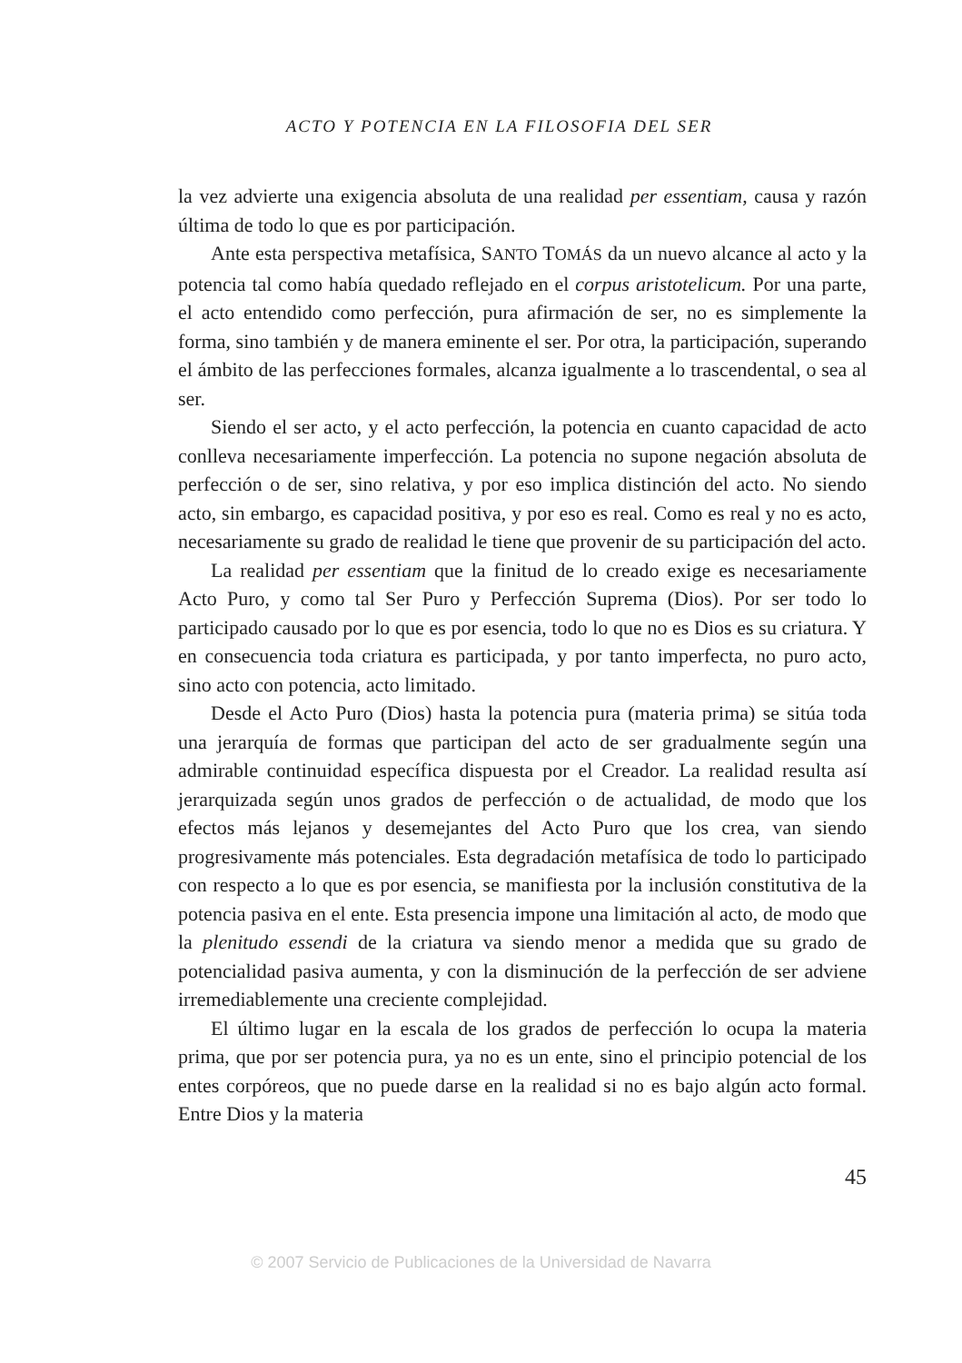ACTO Y POTENCIA EN LA FILOSOFIA DEL SER
la vez advierte una exigencia absoluta de una realidad per essentiam, causa y razón última de todo lo que es por participación.
Ante esta perspectiva metafísica, SANTO TOMÁS da un nuevo alcance al acto y la potencia tal como había quedado reflejado en el corpus aristotelicum. Por una parte, el acto entendido como perfección, pura afirmación de ser, no es simplemente la forma, sino también y de manera eminente el ser. Por otra, la participación, superando el ámbito de las perfecciones formales, alcanza igualmente a lo trascendental, o sea al ser.
Siendo el ser acto, y el acto perfección, la potencia en cuanto capacidad de acto conlleva necesariamente imperfección. La potencia no supone negación absoluta de perfección o de ser, sino relativa, y por eso implica distinción del acto. No siendo acto, sin embargo, es capacidad positiva, y por eso es real. Como es real y no es acto, necesariamente su grado de realidad le tiene que provenir de su participación del acto.
La realidad per essentiam que la finitud de lo creado exige es necesariamente Acto Puro, y como tal Ser Puro y Perfección Suprema (Dios). Por ser todo lo participado causado por lo que es por esencia, todo lo que no es Dios es su criatura. Y en consecuencia toda criatura es participada, y por tanto imperfecta, no puro acto, sino acto con potencia, acto limitado.
Desde el Acto Puro (Dios) hasta la potencia pura (materia prima) se sitúa toda una jerarquía de formas que participan del acto de ser gradualmente según una admirable continuidad específica dispuesta por el Creador. La realidad resulta así jerarquizada según unos grados de perfección o de actualidad, de modo que los efectos más lejanos y desemejantes del Acto Puro que los crea, van siendo progresivamente más potenciales. Esta degradación metafísica de todo lo participado con respecto a lo que es por esencia, se manifiesta por la inclusión constitutiva de la potencia pasiva en el ente. Esta presencia impone una limitación al acto, de modo que la plenitudo essendi de la criatura va siendo menor a medida que su grado de potencialidad pasiva aumenta, y con la disminución de la perfección de ser adviene irremediablemente una creciente complejidad.
El último lugar en la escala de los grados de perfección lo ocupa la materia prima, que por ser potencia pura, ya no es un ente, sino el principio potencial de los entes corpóreos, que no puede darse en la realidad si no es bajo algún acto formal. Entre Dios y la materia
45
© 2007 Servicio de Publicaciones de la Universidad de Navarra